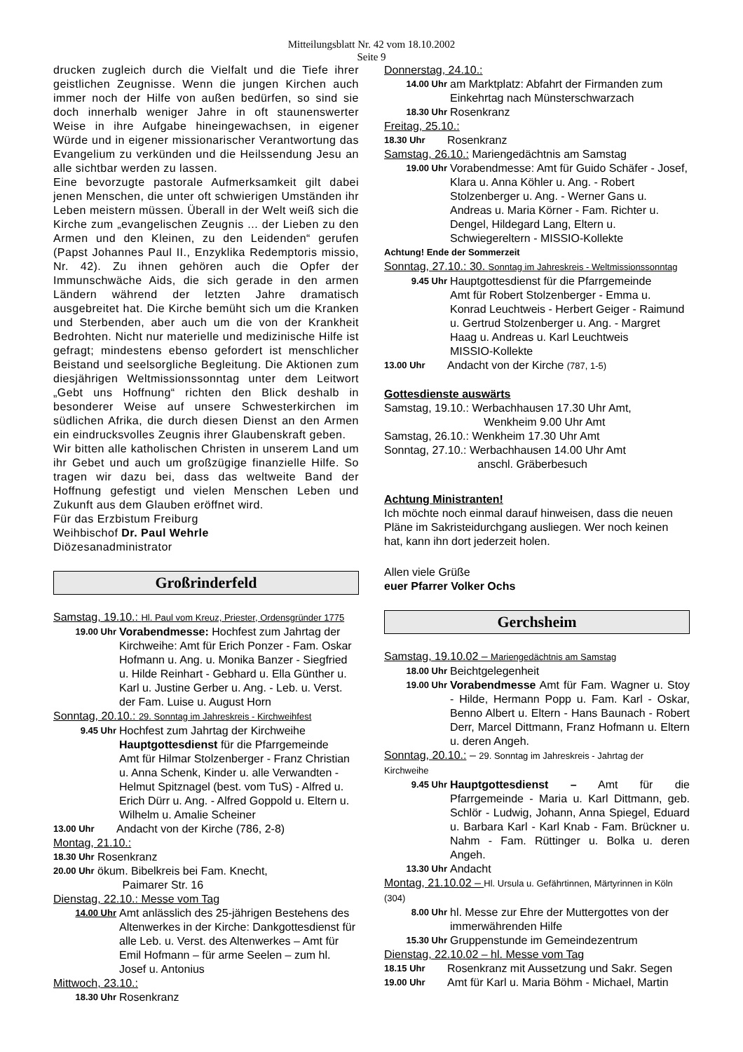Mitteilungsblatt Nr. 42 vom 18.10.2002
Seite 9
drucken zugleich durch die Vielfalt und die Tiefe ihrer geistlichen Zeugnisse. Wenn die jungen Kirchen auch immer noch der Hilfe von außen bedürfen, so sind sie doch innerhalb weniger Jahre in oft staunenswerter Weise in ihre Aufgabe hineingewachsen, in eigener Würde und in eigener missionarischer Verantwortung das Evangelium zu verkünden und die Heilssendung Jesu an alle sichtbar werden zu lassen.
Eine bevorzugte pastorale Aufmerksamkeit gilt dabei jenen Menschen, die unter oft schwierigen Umständen ihr Leben meistern müssen. Überall in der Welt weiß sich die Kirche zum „evangelischen Zeugnis ... der Lieben zu den Armen und den Kleinen, zu den Leidenden“ gerufen (Papst Johannes Paul II., Enzyklika Redemptoris missio, Nr. 42). Zu ihnen gehören auch die Opfer der Immunschwäche Aids, die sich gerade in den armen Ländern während der letzten Jahre dramatisch ausgebreitet hat. Die Kirche bemüht sich um die Kranken und Sterbenden, aber auch um die von der Krankheit Bedrohten. Nicht nur materielle und medizinische Hilfe ist gefragt; mindestens ebenso gefordert ist menschlicher Beistand und seelsorgliche Begleitung. Die Aktionen zum diesjährigen Weltmissionssonntag unter dem Leitwort „Gebt uns Hoffnung“ richten den Blick deshalb in besonderer Weise auf unsere Schwesterkirchen im südlichen Afrika, die durch diesen Dienst an den Armen ein eindrucksvolles Zeugnis ihrer Glaubenskraft geben.
Wir bitten alle katholischen Christen in unserem Land um ihr Gebet und auch um großzügige finanzielle Hilfe. So tragen wir dazu bei, dass das weltweite Band der Hoffnung gefestigt und vielen Menschen Leben und Zukunft aus dem Glauben eröffnet wird.
Für das Erzbistum Freiburg
Weihbischof Dr. Paul Wehrle
Diözesanadministrator
Großrinderfeld
Samstag, 19.10.: Hl. Paul vom Kreuz, Priester, Ordensgründer 1775
19.00 Uhr Vorabendmesse: Hochfest zum Jahrtag der Kirchweihe: Amt für Erich Ponzer - Fam. Oskar Hofmann u. Ang. u. Monika Banzer - Siegfried u. Hilde Reinhart - Gebhard u. Ella Günther u. Karl u. Justine Gerber u. Ang. - Leb. u. Verst. der Fam. Luise u. August Horn
Sonntag, 20.10.: 29. Sonntag im Jahreskreis - Kirchweihfest
9.45 Uhr Hochfest zum Jahrtag der Kirchweihe Hauptgottesdienst für die Pfarrgemeinde
Amt für Hilmar Stolzenberger - Franz Christian u. Anna Schenk, Kinder u. alle Verwandten - Helmut Spitznagel (best. vom TuS) - Alfred u. Erich Dürr u. Ang. - Alfred Goppold u. Eltern u. Wilhelm u. Amalie Scheiner
13.00 Uhr Andacht von der Kirche (786, 2-8)
Montag, 21.10.:
18.30 Uhr Rosenkranz
20.00 Uhr ökum. Bibelkreis bei Fam. Knecht,
Paimarer Str. 16
Dienstag, 22.10.: Messe vom Tag
14.00 Uhr Amt anlässlich des 25-jährigen Bestehens des Altenwerkes in der Kirche: Dankgottesdienst für alle Leb. u. Verst. des Altenwerkes – Amt für Emil Hofmann – für arme Seelen – zum hl. Josef u. Antonius
Mittwoch, 23.10.:
18.30 Uhr Rosenkranz
Donnerstag, 24.10.:
14.00 Uhr am Marktplatz: Abfahrt der Firmanden zum Einkehrtag nach Münsterschwarzach
18.30 Uhr Rosenkranz
Freitag, 25.10.:
18.30 Uhr Rosenkranz
Samstag, 26.10.: Mariengedächtnis am Samstag
19.00 Uhr Vorabendmesse: Amt für Guido Schäfer - Josef, Klara u. Anna Köhler u. Ang. - Robert Stolzenberger u. Ang. - Werner Gans u. Andreas u. Maria Körner - Fam. Richter u. Dengel, Hildegard Lang, Eltern u. Schwiegereltern - MISSIO-Kollekte
Achtung! Ende der Sommerzeit
Sonntag, 27.10.: 30. Sonntag im Jahreskreis - Weltmissionssonntag
9.45 Uhr Hauptgottesdienst für die Pfarrgemeinde
Amt für Robert Stolzenberger - Emma u. Konrad Leuchtweis - Herbert Geiger - Raimund u. Gertrud Stolzenberger u. Ang. - Margret Haag u. Andreas u. Karl Leuchtweis
MISSIO-Kollekte
13.00 Uhr Andacht von der Kirche (787, 1-5)
Gottesdienste auswärts
Samstag, 19.10.: Werbachhausen 17.30 Uhr Amt,
Wenkheim 9.00 Uhr Amt
Samstag, 26.10.: Wenkheim 17.30 Uhr Amt
Sonntag, 27.10.: Werbachhausen 14.00 Uhr Amt
anschl. Gräberbesuch
Achtung Ministranten!
Ich möchte noch einmal darauf hinweisen, dass die neuen Pläne im Sakristeidurchgang ausliegen. Wer noch keinen hat, kann ihn dort jederzeit holen.
Allen viele Grüße
euer Pfarrer Volker Ochs
Gerchsheim
Samstag, 19.10.02 – Mariengedächtnis am Samstag
18.00 Uhr Beichtgelegenheit
19.00 Uhr Vorabendmesse Amt für Fam. Wagner u. Stoy - Hilde, Hermann Popp u. Fam. Karl - Oskar, Benno Albert u. Eltern - Hans Baunach - Robert Derr, Marcel Dittmann, Franz Hofmann u. Eltern u. deren Angeh.
Sonntag, 20.10.: – 29. Sonntag im Jahreskreis - Jahrtag der Kirchweihe
9.45 Uhr Hauptgottesdienst – Amt für die Pfarrgemeinde - Maria u. Karl Dittmann, geb. Schlör - Ludwig, Johann, Anna Spiegel, Eduard u. Barbara Karl - Karl Knab - Fam. Brückner u. Nahm - Fam. Rüttinger u. Bolka u. deren Angeh.
13.30 Uhr Andacht
Montag, 21.10.02 – Hl. Ursula u. Gefährtinnen, Märtyrinnen in Köln (304)
8.00 Uhr hl. Messe zur Ehre der Muttergottes von der immerwährenden Hilfe
15.30 Uhr Gruppenstunde im Gemeindezentrum
Dienstag, 22.10.02 – hl. Messe vom Tag
18.15 Uhr Rosenkranz mit Aussetzung und Sakr. Segen
19.00 Uhr Amt für Karl u. Maria Böhm - Michael, Martin